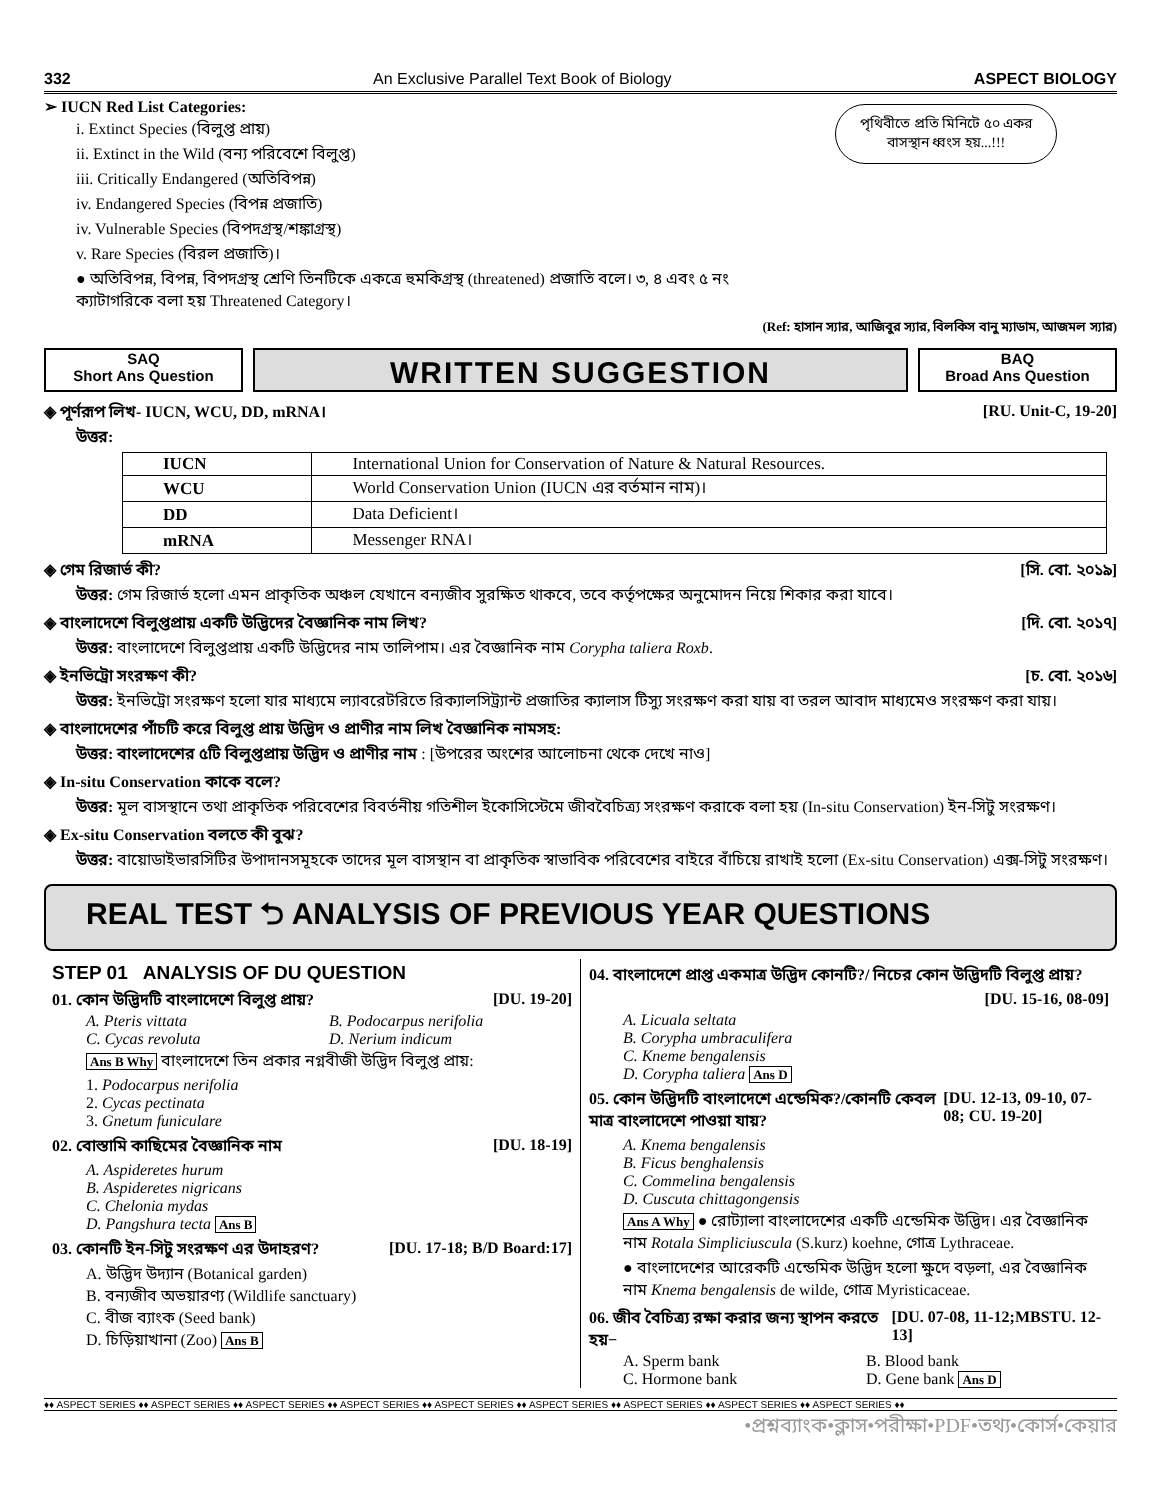332 An Exclusive Parallel Text Book of Biology ASPECT BIOLOGY
➢ IUCN Red List Categories:
i. Extinct Species (বিলুপ্ত প্রায়)
ii. Extinct in the Wild (বন্য পরিবেশে বিলুপ্ত)
iii. Critically Endangered (অতিবিপন্ন)
iv. Endangered Species (বিপন্ন প্রজাতি)
iv. Vulnerable Species (বিপদগ্রস্থ/শঙ্কাগ্রস্থ)
v. Rare Species (বিরল প্রজাতি)।
● অতিবিপন্ন, বিপন্ন, বিপদগ্রস্থ শ্রেণি তিনটিকে একত্রে হুমকিগ্রস্থ (threatened) প্রজাতি বলে। ৩, ৪ এবং ৫ নং ক্যাটাগরিকে বলা হয় Threatened Category।
পৃথিবীতে প্রতি মিনিটে ৫০ একর বাসস্থান ধ্বংস হয়...!!!
(Ref: হাসান স্যার, আজিবুর স্যার, বিলকিস বানু ম্যাডাম, আজমল স্যার)
SAQ
Short Ans Question
WRITTEN SUGGESTION
BAQ
Broad Ans Question
◈ পূর্ণরূপ লিখ- IUCN, WCU, DD, mRNA। [RU. Unit-C, 19-20]
উত্তর:
| IUCN | International Union for Conservation of Nature & Natural Resources. |
| WCU | World Conservation Union (IUCN এর বর্তমান নাম)। |
| DD | Data Deficient। |
| mRNA | Messenger RNA। |
◈ গেম রিজার্ভ কী? [সি. বো. ২০১৯]
উত্তর: গেম রিজার্ভ হলো এমন প্রাকৃতিক অঞ্চল যেখানে বন্যজীব সুরক্ষিত থাকবে, তবে কর্তৃপক্ষের অনুমোদন নিয়ে শিকার করা যাবে।
◈ বাংলাদেশে বিলুপ্তপ্রায় একটি উদ্ভিদের বৈজ্ঞানিক নাম লিখ? [দি. বো. ২০১৭]
উত্তর: বাংলাদেশে বিলুপ্তপ্রায় একটি উদ্ভিদের নাম তালিপাম। এর বৈজ্ঞানিক নাম Corypha taliera Roxb.
◈ ইনভিট্রো সংরক্ষণ কী? [চ. বো. ২০১৬]
উত্তর: ইনভিট্রো সংরক্ষণ হলো যার মাধ্যমে ল্যাবরেটরিতে রিক্যালসিট্র্যান্ট প্রজাতির ক্যালাস টিস্যু সংরক্ষণ করা যায় বা তরল আবাদ মাধ্যমেও সংরক্ষণ করা যায়।
◈ বাংলাদেশের পাঁচটি করে বিলুপ্ত প্রায় উদ্ভিদ ও প্রাণীর নাম লিখ বৈজ্ঞানিক নামসহ:
উত্তর: বাংলাদেশের ৫টি বিলুপ্তপ্রায় উদ্ভিদ ও প্রাণীর নাম : [উপরের অংশের আলোচনা থেকে দেখে নাও]
◈ In-situ Conservation কাকে বলে?
উত্তর: মূল বাসস্থানে তথা প্রাকৃতিক পরিবেশের বিবর্তনীয় গতিশীল ইকোসিস্টেমে জীববৈচিত্র্য সংরক্ষণ করাকে বলা হয় (In-situ Conservation) ইন-সিটু সংরক্ষণ।
◈ Ex-situ Conservation বলতে কী বুঝ?
উত্তর: বায়োডাইভারসিটির উপাদানসমূহকে তাদের মূল বাসস্থান বা প্রাকৃতিক স্বাভাবিক পরিবেশের বাইরে বাঁচিয়ে রাখাই হলো (Ex-situ Conservation) এক্স-সিটু সংরক্ষণ।
REAL TEST ⮌ ANALYSIS OF PREVIOUS YEAR QUESTIONS
STEP 01 ANALYSIS OF DU QUESTION
01. কোন উদ্ভিদটি বাংলাদেশে বিলুপ্ত প্রায়? [DU. 19-20]
A. Pteris vittata B. Podocarpus nerifolia C. Cycas revoluta D. Nerium indicum
Ans B Why বাংলাদেশে তিন প্রকার নগ্নবীজী উদ্ভিদ বিলুপ্ত প্রায়:
1. Podocarpus nerifolia
2. Cycas pectinata
3. Gnetum funiculare
02. বোস্তামি কাছিমের বৈজ্ঞানিক নাম [DU. 18-19]
A. Aspideretes hurum
B. Aspideretes nigricans
C. Chelonia mydas
D. Pangshura tecta Ans B
03. কোনটি ইন-সিটু সংরক্ষণ এর উদাহরণ? [DU. 17-18; B/D Board:17]
A. উদ্ভিদ উদ্যান (Botanical garden)
B. বন্যজীব অভয়ারণ্য (Wildlife sanctuary)
C. বীজ ব্যাংক (Seed bank)
D. চিড়িয়াখানা (Zoo) Ans B
04. বাংলাদেশে প্রাপ্ত একমাত্র উদ্ভিদ কোনটি?/ নিচের কোন উদ্ভিদটি বিলুপ্ত প্রায়?
[DU. 15-16, 08-09]
A. Licuala seltata
B. Corypha umbraculifera
C. Kneme bengalensis
D. Corypha taliera Ans D
05. কোন উদ্ভিদটি বাংলাদেশে এন্ডেমিক?/কোনটি কেবল মাত্র বাংলাদেশে পাওয়া যায়? [DU. 12-13, 09-10, 07-08; CU. 19-20]
A. Knema bengalensis
B. Ficus benghalensis
C. Commelina bengalensis
D. Cuscuta chittagongensis
Ans A Why ● রোট্যালা বাংলাদেশের একটি এন্ডেমিক উদ্ভিদ। এর বৈজ্ঞানিক নাম Rotala Simpliciuscula (S.kurz) koehne, গোত্র Lythraceae.
● বাংলাদেশের আরেকটি এন্ডেমিক উদ্ভিদ হলো ক্ষুদে বড়লা, এর বৈজ্ঞানিক নাম Knema bengalensis de wilde, গোত্র Myristicaceae.
06. জীব বৈচিত্র্য রক্ষা করার জন্য স্থাপন করতে হয়− [DU. 07-08, 11-12;MBSTU. 12-13]
A. Sperm bank B. Blood bank C. Hormone bank D. Gene bank Ans D
♦♦ ASPECT SERIES ♦♦ ASPECT SERIES ♦♦ ASPECT SERIES ♦♦ ASPECT SERIES ♦♦ ASPECT SERIES ♦♦ ASPECT SERIES ♦♦ ASPECT SERIES ♦♦ ASPECT SERIES ♦♦ ASPECT SERIES ♦♦
•প্রশ্নব্যাংক•ক্লাস•পরীক্ষা•PDF•তথ্য•কোর্স•কেয়ার